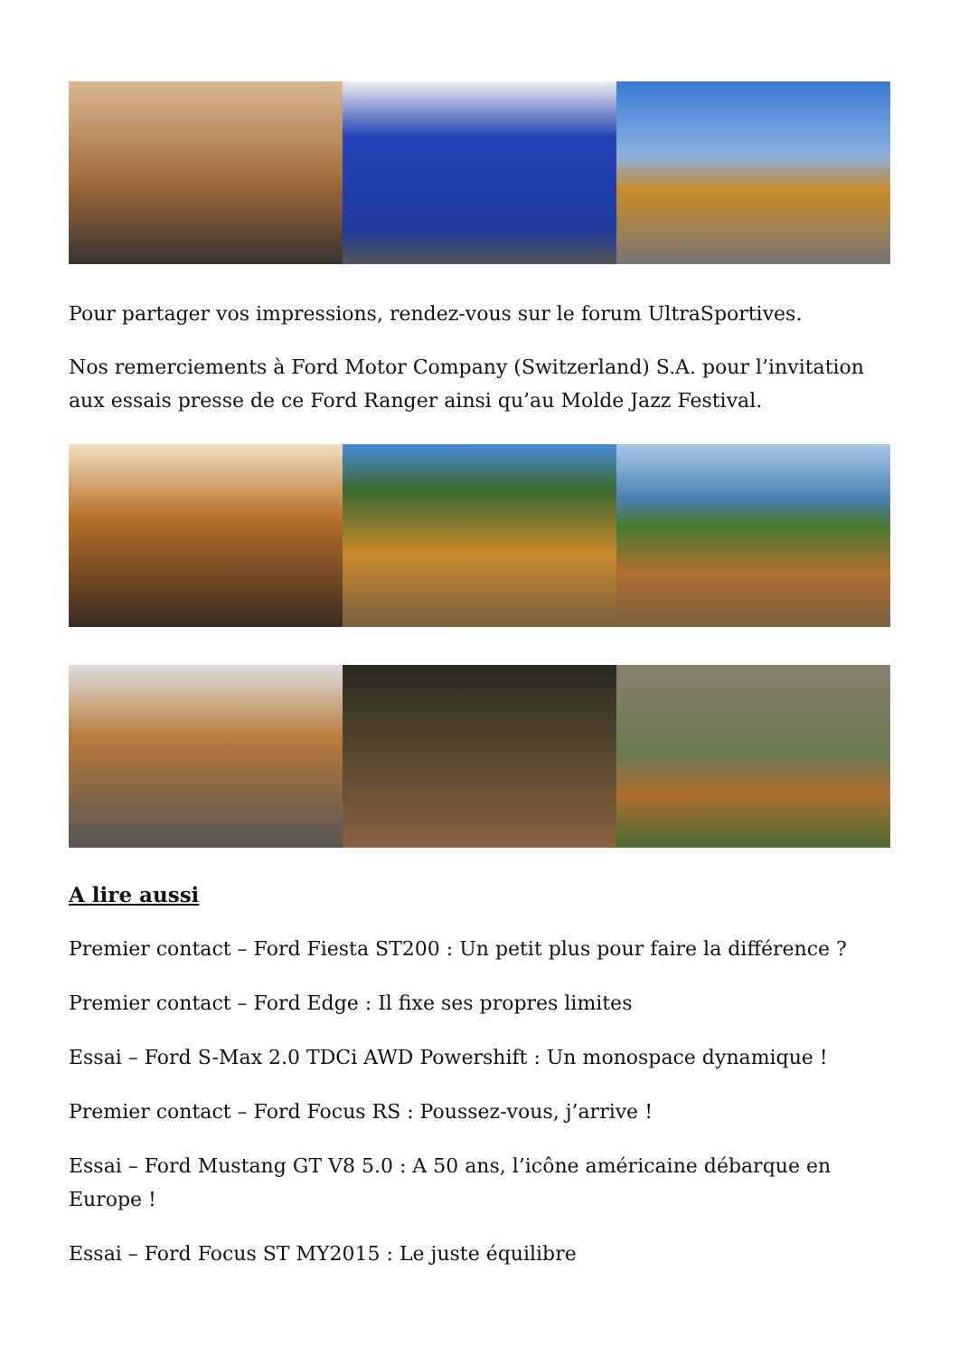Pour partager vos impressions, rendez-vous sur le forum UltraSportives.
Nos remerciements à Ford Motor Company (Switzerland) S.A. pour l’invitation aux essais presse de ce Ford Ranger ainsi qu’au Molde Jazz Festival.
A lire aussi
Premier contact – Ford Fiesta ST200 : Un petit plus pour faire la différence ?
Premier contact – Ford Edge : Il fixe ses propres limites
Essai – Ford S-Max 2.0 TDCi AWD Powershift : Un monospace dynamique !
Premier contact – Ford Focus RS : Poussez-vous, j’arrive !
Essai – Ford Mustang GT V8 5.0 : A 50 ans, l’icône américaine débarque en Europe !
Essai – Ford Focus ST MY2015 : Le juste équilibre